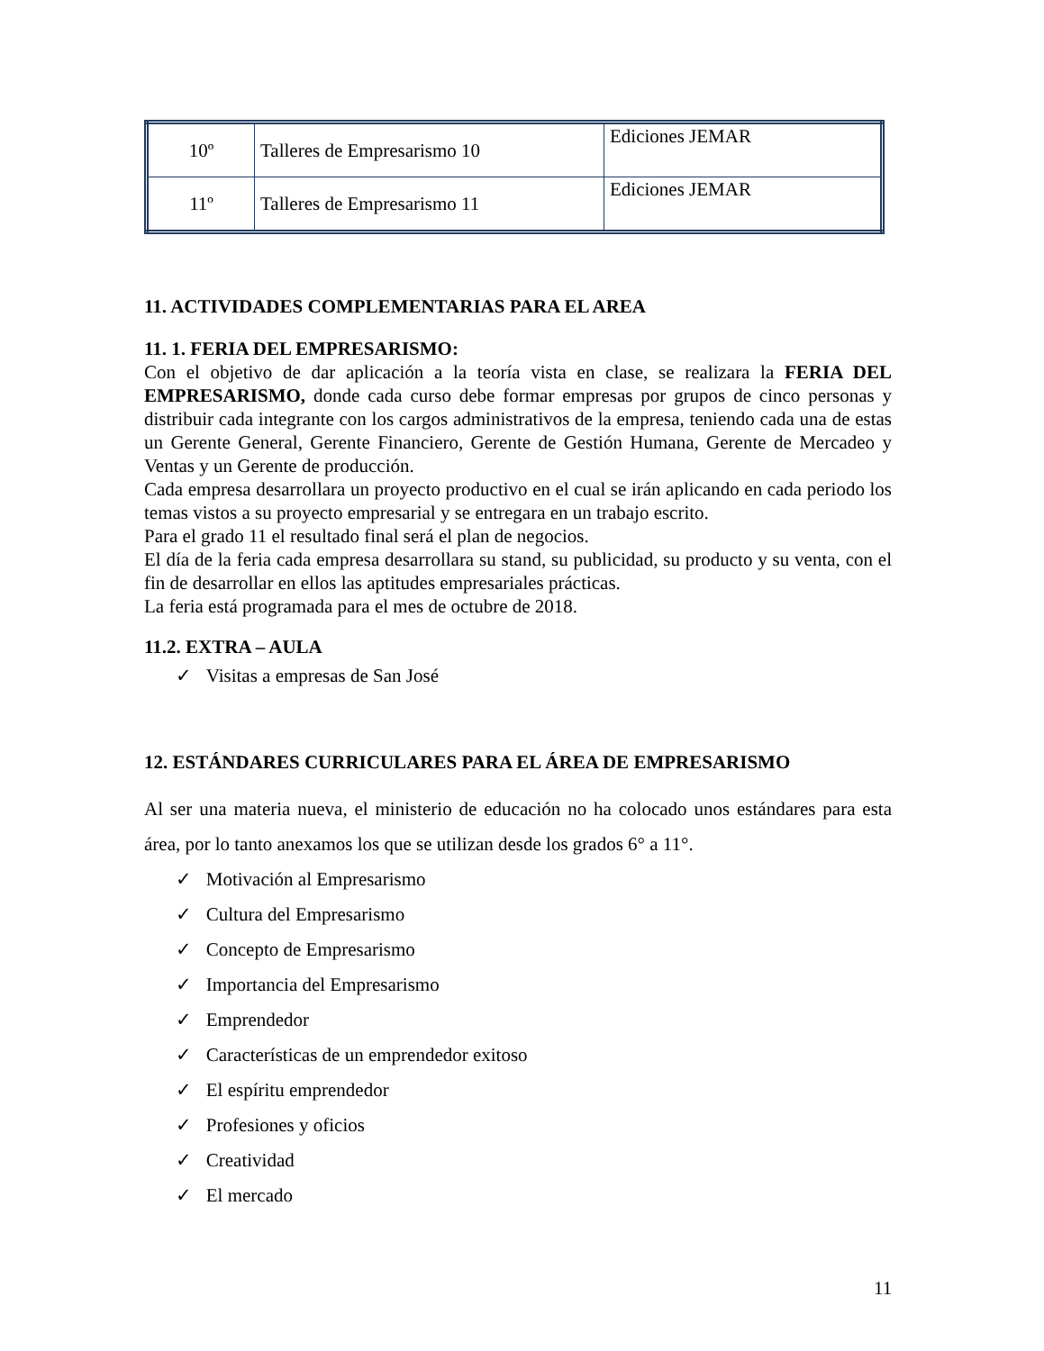| 10º | Talleres de Empresarismo 10 | Ediciones JEMAR |
| 11º | Talleres de Empresarismo 11 | Ediciones JEMAR |
11. ACTIVIDADES COMPLEMENTARIAS PARA EL AREA
11. 1. FERIA DEL EMPRESARISMO:
Con el objetivo de dar aplicación a la teoría vista en clase, se realizara la FERIA DEL EMPRESARISMO, donde cada curso debe formar empresas por grupos de cinco personas y distribuir cada integrante con los cargos administrativos de la empresa, teniendo cada una de estas un Gerente General, Gerente Financiero, Gerente de Gestión Humana, Gerente de Mercadeo y Ventas y un Gerente de producción.
Cada empresa desarrollara un proyecto productivo en el cual se irán aplicando en cada periodo los temas vistos a su proyecto empresarial y se entregara en un trabajo escrito.
Para el grado 11 el resultado final será el plan de negocios.
El día de la feria cada empresa desarrollara su stand, su publicidad, su producto y su venta, con el fin de desarrollar en ellos las aptitudes empresariales prácticas.
La feria está programada para el mes de octubre de 2018.
11.2. EXTRA – AULA
✓ Visitas a empresas de San José
12. ESTÁNDARES CURRICULARES PARA EL ÁREA DE EMPRESARISMO
Al ser una materia nueva, el ministerio de educación no ha colocado unos estándares para esta área, por lo tanto anexamos los que se utilizan desde los grados 6° a 11°.
✓ Motivación al Empresarismo
✓ Cultura del Empresarismo
✓ Concepto de Empresarismo
✓ Importancia del Empresarismo
✓ Emprendedor
✓ Características de un emprendedor exitoso
✓ El espíritu emprendedor
✓ Profesiones y oficios
✓ Creatividad
✓ El mercado
11